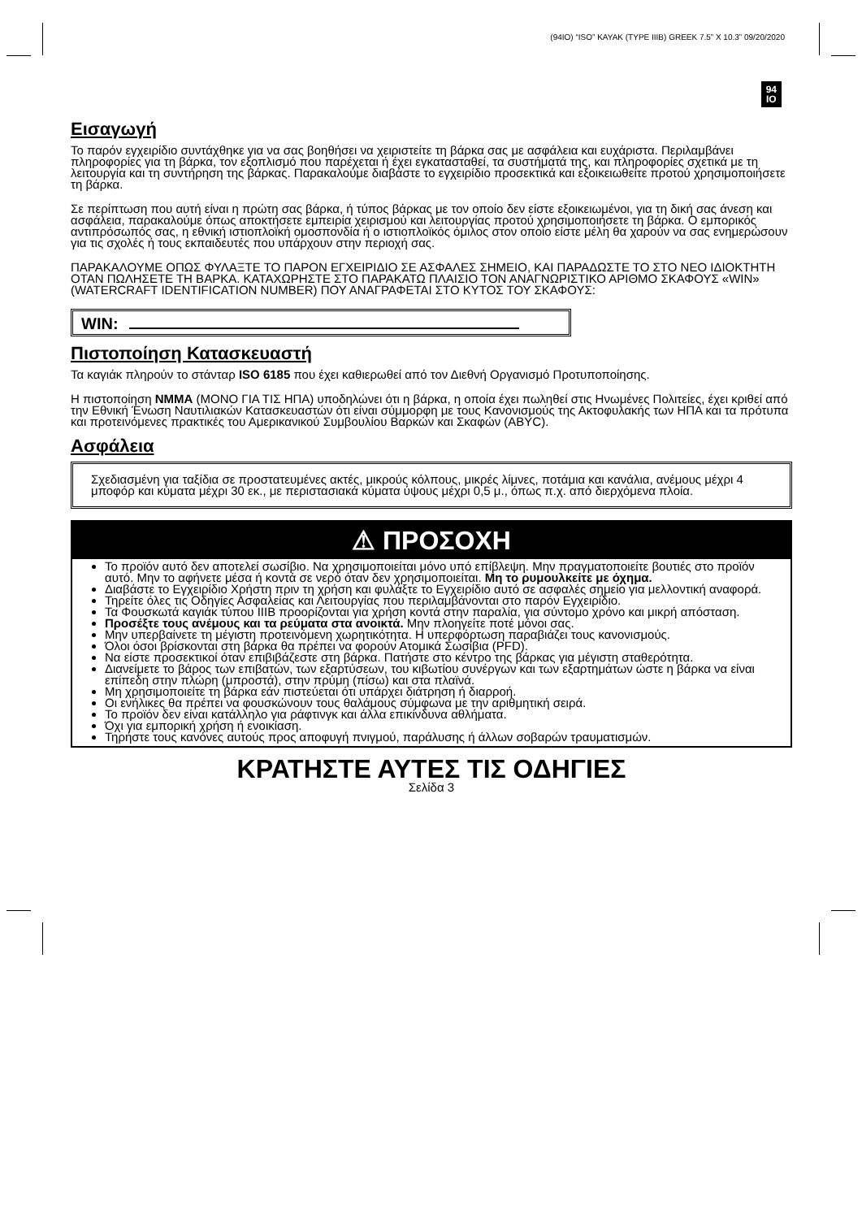(94IO) “ISO” KAYAK (TYPE IIIB) GREEK 7.5” X 10.3” 09/20/2020
94
IO
Εισαγωγή
Το παρόν εγχειρίδιο συντάχθηκε για να σας βοηθήσει να χειριστείτε τη βάρκα σας με ασφάλεια και ευχάριστα. Περιλαμβάνει πληροφορίες για τη βάρκα, τον εξοπλισμό που παρέχεται ή έχει εγκατασταθεί, τα συστήματά της, και πληροφορίες σχετικά με τη λειτουργία και τη συντήρηση της βάρκας. Παρακαλούμε διαβάστε το εγχειρίδιο προσεκτικά και εξοικειωθείτε προτού χρησιμοποιήσετε τη βάρκα.
Σε περίπτωση που αυτή είναι η πρώτη σας βάρκα, ή τύπος βάρκας με τον οποίο δεν είστε εξοικειωμένοι, για τη δική σας άνεση και ασφάλεια, παρακαλούμε όπως αποκτήσετε εμπειρία χειρισμού και λειτουργίας προτού χρησιμοποιήσετε τη βάρκα. Ο εμπορικός αντιπρόσωπός σας, η εθνική ιστιοπλοϊκή ομοσπονδία ή ο ιστιοπλοϊκός όμιλος στον οποίο είστε μέλη θα χαρούν να σας ενημερώσουν για τις σχολές ή τους εκπαιδευτές που υπάρχουν στην περιοχή σας.
ΠΑΡΑΚΑΛΟΥΜΕ ΟΠΩΣ ΦΥΛΑΞΤΕ ΤΟ ΠΑΡΟΝ ΕΓΧΕΙΡΙΔΙΟ ΣΕ ΑΣΦΑΛΕΣ ΣΗΜΕΙΟ, ΚΑΙ ΠΑΡΑΔΩΣΤΕ ΤΟ ΣΤΟ ΝΕΟ ΙΔΙΟΚΤΗΤΗ ΟΤΑΝ ΠΩΛΗΣΕΤΕ ΤΗ ΒΑΡΚΑ. ΚΑΤΑΧΩΡΗΣΤΕ ΣΤΟ ΠΑΡΑΚΑΤΩ ΠΛΑΙΣΙΟ ΤΟΝ ΑΝΑΓΝΩΡΙΣΤΙΚΟ ΑΡΙΘΜΟ ΣΚΑΦΟΥΣ «WIN» (WATERCRAFT IDENTIFICATION NUMBER) ΠΟΥ ΑΝΑΓΡΑΦΕΤΑΙ ΣΤΟ ΚΥΤΟΣ ΤΟΥ ΣΚΑΦΟΥΣ:
WIN:
Πιστοποίηση Κατασκευαστή
Τα καγιάκ πληρούν το στάνταρ ISO 6185 που έχει καθιερωθεί από τον Διεθνή Οργανισμό Προτυποποίησης.
Η πιστοποίηση NMMA (ΜΟΝΟ ΓΙΑ ΤΙΣ ΗΠΑ) υποδηλώνει ότι η βάρκα, η οποία έχει πωληθεί στις Ηνωμένες Πολιτείες, έχει κριθεί από την Εθνική Ένωση Ναυτιλιακών Κατασκευαστών ότι είναι σύμμορφη με τους Κανονισμούς της Ακτοφυλακής των ΗΠΑ και τα πρότυπα και προτεινόμενες πρακτικές του Αμερικανικού Συμβουλίου Βαρκών και Σκαφών (ABYC).
Ασφάλεια
Σχεδιασμένη για ταξίδια σε προστατευμένες ακτές, μικρούς κόλπους, μικρές λίμνες, ποτάμια και κανάλια, ανέμους μέχρι 4 μποφόρ και κύματα μέχρι 30 εκ., με περιστασιακά κύματα ύψους μέχρι 0,5 μ., όπως π.χ. από διερχόμενα πλοία.
⚠ ΠΡΟΣΟΧΗ
Το προϊόν αυτό δεν αποτελεί σωσίβιο. Να χρησιμοποιείται μόνο υπό επίβλεψη. Μην πραγματοποιείτε βουτιές στο προϊόν αυτό. Μην το αφήνετε μέσα ή κοντά σε νερό όταν δεν χρησιμοποιείται. Μη το ρυμουλκείτε με όχημα.
Διαβάστε το Εγχειρίδιο Χρήστη πριν τη χρήση και φυλάξτε το Εγχειρίδιο αυτό σε ασφαλές σημείο για μελλοντική αναφορά.
Τηρείτε όλες τις Οδηγίες Ασφαλείας και Λειτουργίας που περιλαμβάνονται στο παρόν Εγχειρίδιο.
Τα Φουσκωτά καγιάκ τύπου IIIB προορίζονται για χρήση κοντά στην παραλία, για σύντομο χρόνο και μικρή απόσταση.
Προσέξτε τους ανέμους και τα ρεύματα στα ανοικτά. Μην πλοηγείτε ποτέ μόνοι σας.
Μην υπερβαίνετε τη μέγιστη προτεινόμενη χωρητικότητα. Η υπερφόρτωση παραβιάζει τους κανονισμούς.
Όλοι όσοι βρίσκονται στη βάρκα θα πρέπει να φορούν Ατομικά Σωσίβια (PFD).
Να είστε προσεκτικοί όταν επιβιβάζεστε στη βάρκα. Πατήστε στο κέντρο της βάρκας για μέγιστη σταθερότητα.
Διανείμετε το βάρος των επιβατών, των εξαρτύσεων, του κιβωτίου συνέργων και των εξαρτημάτων ώστε η βάρκα να είναι επίπεδη στην πλώρη (μπροστά), στην πρύμη (πίσω) και στα πλαϊνά.
Μη χρησιμοποιείτε τη βάρκα εάν πιστεύεται ότι υπάρχει διάτρηση ή διαρροή.
Οι ενήλικες θα πρέπει να φουσκώνουν τους θαλάμους σύμφωνα με την αριθμητική σειρά.
Το προϊόν δεν είναι κατάλληλο για ράφτινγκ και άλλα επικίνδυνα αθλήματα.
Όχι για εμπορική χρήση ή ενοικίαση.
Τηρήστε τους κανόνες αυτούς προς αποφυγή πνιγμού, παράλυσης ή άλλων σοβαρών τραυματισμών.
ΚΡΑΤΗΣΤΕ ΑΥΤΕΣ ΤΙΣ ΟΔΗΓΙΕΣ
Σελίδα 3